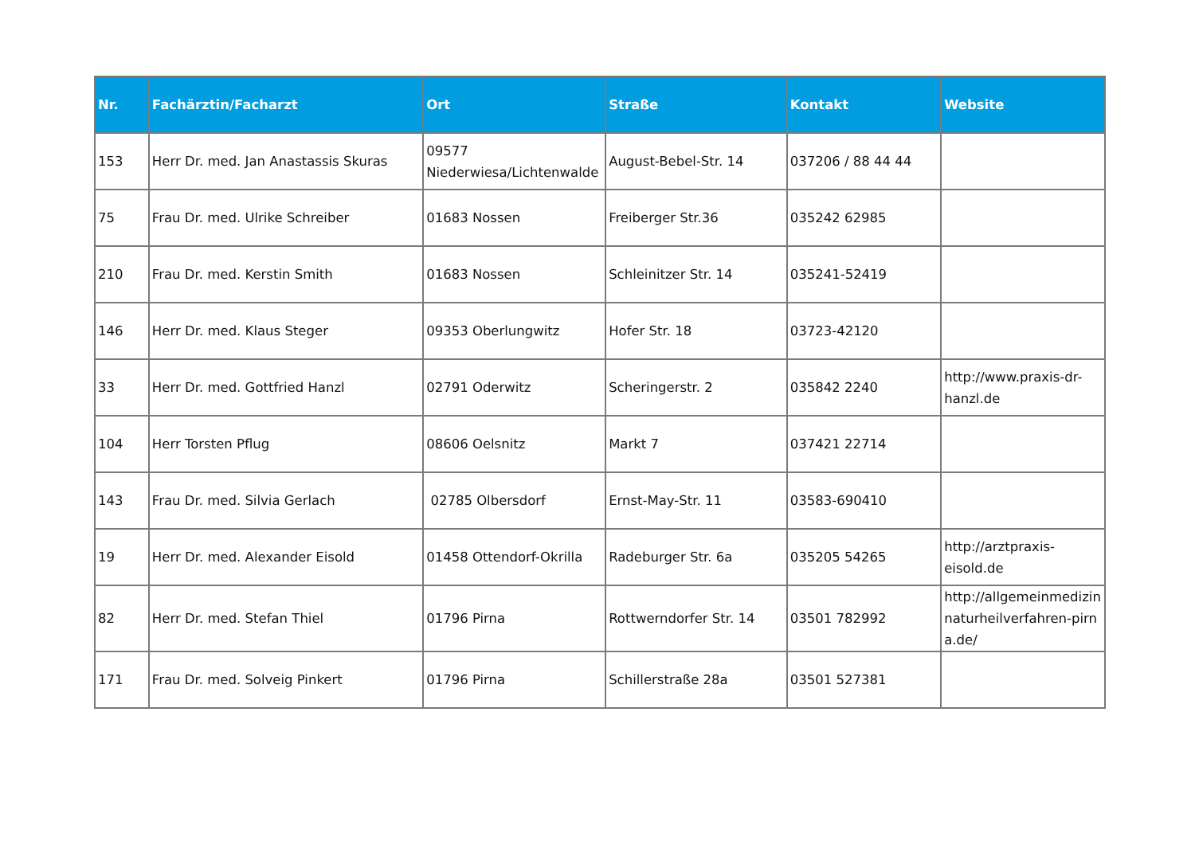| Nr. | Fachärztin/Facharzt | Ort | Straße | Kontakt | Website |
| --- | --- | --- | --- | --- | --- |
| 153 | Herr Dr. med. Jan Anastassis Skuras | 09577 Niederwiesa/Lichtenwalde | August-Bebel-Str. 14 | 037206 / 88 44 44 | |
| 75 | Frau Dr. med. Ulrike Schreiber | 01683 Nossen | Freiberger Str.36 | 035242 62985 | |
| 210 | Frau Dr. med. Kerstin Smith | 01683 Nossen | Schleinitzer Str. 14 | 035241-52419 | |
| 146 | Herr Dr. med. Klaus Steger | 09353 Oberlungwitz | Hofer Str. 18 | 03723-42120 | |
| 33 | Herr Dr. med. Gottfried Hanzl | 02791 Oderwitz | Scheringerstr. 2 | 035842 2240 | http://www.praxis-dr-hanzl.de |
| 104 | Herr Torsten Pflug | 08606 Oelsnitz | Markt 7 | 037421 22714 | |
| 143 | Frau Dr. med. Silvia Gerlach | 02785 Olbersdorf | Ernst-May-Str. 11 | 03583-690410 | |
| 19 | Herr Dr. med. Alexander Eisold | 01458 Ottendorf-Okrilla | Radeburger Str. 6a | 035205 54265 | http://arztpraxis-eisold.de |
| 82 | Herr Dr. med. Stefan Thiel | 01796 Pirna | Rottwerndorfer Str. 14 | 03501 782992 | http://allgemeinmedizin naturheilverfahren-pirna.de/ |
| 171 | Frau Dr. med. Solveig Pinkert | 01796 Pirna | Schillerstraße 28a | 03501 527381 | |